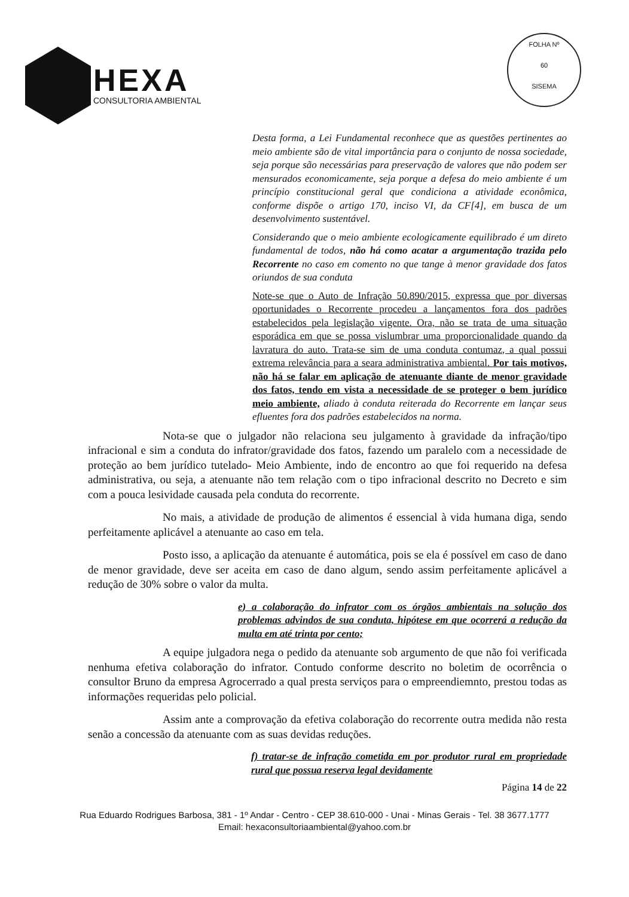HEXA
CONSULTORIA AMBIENTAL
FOLHA Nº
60
SISEMA
Desta forma, a Lei Fundamental reconhece que as questões pertinentes ao meio ambiente são de vital importância para o conjunto de nossa sociedade, seja porque são necessárias para preservação de valores que não podem ser mensurados economicamente, seja porque a defesa do meio ambiente é um princípio constitucional geral que condiciona a atividade econômica, conforme dispõe o artigo 170, inciso VI, da CF[4], em busca de um desenvolvimento sustentável.
Considerando que o meio ambiente ecologicamente equilibrado é um direto fundamental de todos, não há como acatar a argumentação trazida pelo Recorrente no caso em comento no que tange à menor gravidade dos fatos oriundos de sua conduta
Note-se que o Auto de Infração 50.890/2015, expressa que por diversas oportunidades o Recorrente procedeu a lançamentos fora dos padrões estabelecidos pela legislação vigente. Ora, não se trata de uma situação esporádica em que se possa vislumbrar uma proporcionalidade quando da lavratura do auto. Trata-se sim de uma conduta contumaz, a qual possui extrema relevância para a seara administrativa ambiental. Por tais motivos, não há se falar em aplicação de atenuante diante de menor gravidade dos fatos, tendo em vista a necessidade de se proteger o bem jurídico meio ambiente, aliado à conduta reiterada do Recorrente em lançar seus efluentes fora dos padrões estabelecidos na norma.
Nota-se que o julgador não relaciona seu julgamento à gravidade da infração/tipo infracional e sim a conduta do infrator/gravidade dos fatos, fazendo um paralelo com a necessidade de proteção ao bem jurídico tutelado- Meio Ambiente, indo de encontro ao que foi requerido na defesa administrativa, ou seja, a atenuante não tem relação com o tipo infracional descrito no Decreto e sim com a pouca lesividade causada pela conduta do recorrente.
No mais, a atividade de produção de alimentos é essencial à vida humana diga, sendo perfeitamente aplicável a atenuante ao caso em tela.
Posto isso, a aplicação da atenuante é automática, pois se ela é possível em caso de dano de menor gravidade, deve ser aceita em caso de dano algum, sendo assim perfeitamente aplicável a redução de 30% sobre o valor da multa.
e) a colaboração do infrator com os órgãos ambientais na solução dos problemas advindos de sua conduta, hipótese em que ocorrerá a redução da multa em até trinta por cento;
A equipe julgadora nega o pedido da atenuante sob argumento de que não foi verificada nenhuma efetiva colaboração do infrator. Contudo conforme descrito no boletim de ocorrência o consultor Bruno da empresa Agrocerrado a qual presta serviços para o empreendiemnto, prestou todas as informações requeridas pelo policial.
Assim ante a comprovação da efetiva colaboração do recorrente outra medida não resta senão a concessão da atenuante com as suas devidas reduções.
f) tratar-se de infração cometida em por produtor rural em propriedade rural que possua reserva legal devidamente
Página 14 de 22
Rua Eduardo Rodrigues Barbosa, 381 - 1º Andar - Centro - CEP 38.610-000 - Unai - Minas Gerais - Tel. 38 3677.1777
Email: hexaconsultoriaambiental@yahoo.com.br